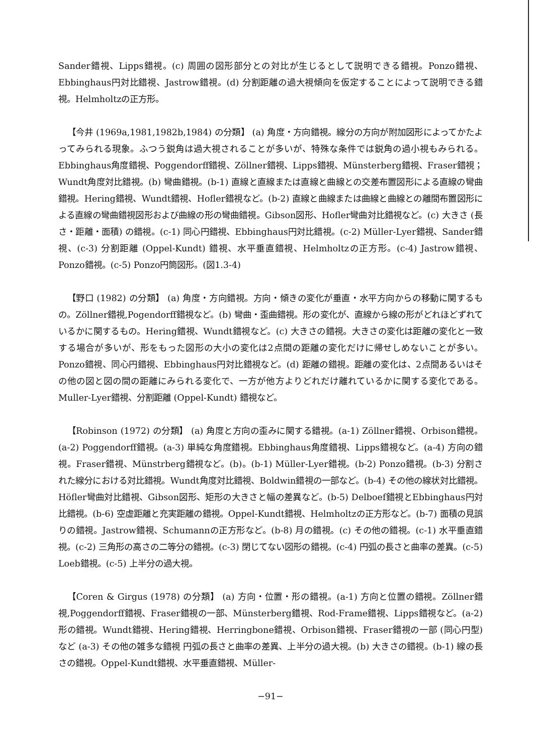Sander錯視、Lipps錯視。(c) 周囲の図形部分との対比が生じるとして説明できる錯視。Ponzo錯視、Ebbinghaus円対比錯視、Jastrow錯視。(d) 分割距離の過大視傾向を仮定することによって説明できる錯視。Helmholtzの正方形。
【今井 (1969a,1981,1982b,1984) の分類】 (a) 角度・方向錯視。線分の方向が附加図形によってかたよってみられる現象。ふつう鋭角は過大視されることが多いが、特殊な条件では鋭角の過小視もみられる。Ebbinghaus角度錯視、Poggendorff錯視、Zöllner錯視、Lipps錯視、Münsterberg錯視、Fraser錯視；Wundt角度対比錯視。(b) 彎曲錯視。(b-1) 直線と直線または直線と曲線との交差布置図形による直線の彎曲錯視。Hering錯視、Wundt錯視、Hofler錯視など。(b-2) 直線と曲線または曲線と曲線との離間布置図形による直線の彎曲錯視図形および曲線の形の彎曲錯視。Gibson図形、Hofler彎曲対比錯視など。(c) 大きさ (長さ・距離・面積) の錯視。(c-1) 同心円錯視、Ebbinghaus円対比錯視。(c-2) Müller-Lyer錯視、Sander錯視、(c-3) 分割距離 (Oppel-Kundt) 錯視、水平垂直錯視、Helmholtzの正方形。(c-4) Jastrow錯視、Ponzo錯視。(c-5) Ponzo円筒図形。(図1.3-4)
【野口 (1982) の分類】 (a) 角度・方向錯視。方向・傾きの変化が垂直・水平方向からの移動に関するもの。Zöllner錯視,Pogendorff錯視など。(b) 彎曲・歪曲錯視。形の変化が、直線から線の形がどれほどずれているかに関するもの。Hering錯視、Wundt錯視など。(c) 大きさの錯視。大きさの変化は距離の変化と一致する場合が多いが、形をもった図形の大小の変化は2点間の距離の変化だけに帰せしめないことが多い。Ponzo錯視、同心円錯視、Ebbinghaus円対比錯視など。(d) 距離の錯視。距離の変化は、2点間あるいはその他の図と図の間の距離にみられる変化で、一方が他方よりどれだけ離れているかに関する変化である。Muller-Lyer錯視、分割距離 (Oppel-Kundt) 錯視など。
【Robinson (1972) の分類】 (a) 角度と方向の歪みに関する錯視。(a-1) Zöllner錯視、Orbison錯視。(a-2) Poggendorff錯視。(a-3) 単純な角度錯視。Ebbinghaus角度錯視、Lipps錯視など。(a-4) 方向の錯視。Fraser錯視、Münstrberg錯視など。(b)。(b-1) Müller-Lyer錯視。(b-2) Ponzo錯視。(b-3) 分割された線分における対比錯視。Wundt角度対比錯視、Boldwin錯視の一部など。(b-4) その他の線状対比錯視。Höfler彎曲対比錯視、Gibson図形、矩形の大きさと幅の差異など。(b-5) Delboef錯視とEbbinghaus円対比錯視。(b-6) 空虚距離と充実距離の錯視。Oppel-Kundt錯視、Helmholtzの正方形など。(b-7) 面積の見誤りの錯視。Jastrow錯視、Schumannの正方形など。(b-8) 月の錯視。(c) その他の錯視。(c-1) 水平垂直錯視。(c-2) 三角形の高さの二等分の錯視。(c-3) 閉じてない図形の錯視。(c-4) 円弧の長さと曲率の差異。(c-5) Loeb錯視。(c-5) 上半分の過大視。
【Coren & Girgus (1978) の分類】 (a) 方向・位置・形の錯視。(a-1) 方向と位置の錯視。Zöllner錯視,Poggendorff錯視、Fraser錯視の一部、Münsterberg錯視、Rod-Frame錯視、Lipps錯視など。(a-2) 形の錯視。Wundt錯視、Hering錯視、Herringbone錯視、Orbison錯視、Fraser錯視の一部 (同心円型) など (a-3) その他の雑多な錯視 円弧の長さと曲率の差異、上半分の過大視。(b) 大きさの錯視。(b-1) 線の長さの錯視。Oppel-Kundt錯視、水平垂直錯視、Müller-
−91−